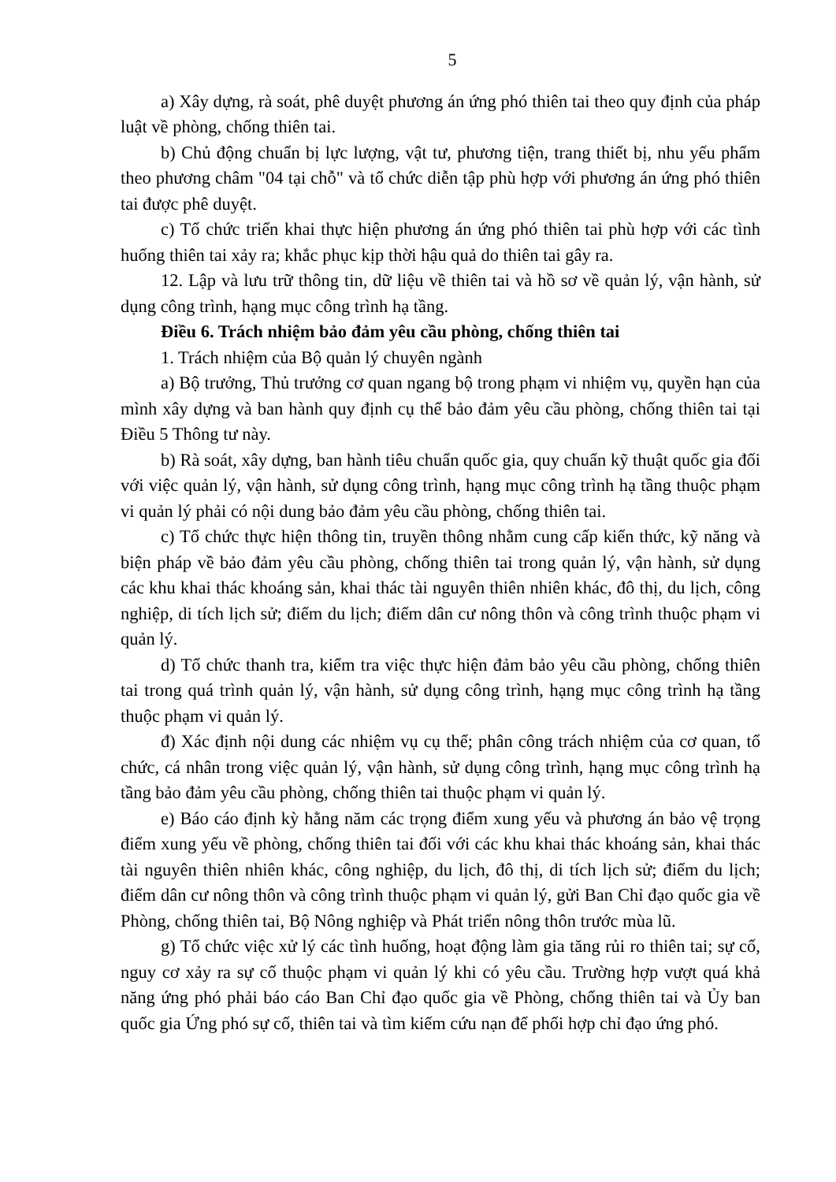5
a) Xây dựng, rà soát, phê duyệt phương án ứng phó thiên tai theo quy định của pháp luật về phòng, chống thiên tai.
b) Chủ động chuẩn bị lực lượng, vật tư, phương tiện, trang thiết bị, nhu yếu phẩm theo phương châm "04 tại chỗ" và tổ chức diễn tập phù hợp với phương án ứng phó thiên tai được phê duyệt.
c) Tổ chức triển khai thực hiện phương án ứng phó thiên tai phù hợp với các tình huống thiên tai xảy ra; khắc phục kịp thời hậu quả do thiên tai gây ra.
12. Lập và lưu trữ thông tin, dữ liệu về thiên tai và hồ sơ về quản lý, vận hành, sử dụng công trình, hạng mục công trình hạ tầng.
Điều 6. Trách nhiệm bảo đảm yêu cầu phòng, chống thiên tai
1. Trách nhiệm của Bộ quản lý chuyên ngành
a) Bộ trưởng, Thủ trưởng cơ quan ngang bộ trong phạm vi nhiệm vụ, quyền hạn của mình xây dựng và ban hành quy định cụ thể bảo đảm yêu cầu phòng, chống thiên tai tại Điều 5 Thông tư này.
b) Rà soát, xây dựng, ban hành tiêu chuẩn quốc gia, quy chuẩn kỹ thuật quốc gia đối với việc quản lý, vận hành, sử dụng công trình, hạng mục công trình hạ tầng thuộc phạm vi quản lý phải có nội dung bảo đảm yêu cầu phòng, chống thiên tai.
c) Tổ chức thực hiện thông tin, truyền thông nhằm cung cấp kiến thức, kỹ năng và biện pháp về bảo đảm yêu cầu phòng, chống thiên tai trong quản lý, vận hành, sử dụng các khu khai thác khoáng sản, khai thác tài nguyên thiên nhiên khác, đô thị, du lịch, công nghiệp, di tích lịch sử; điểm du lịch; điểm dân cư nông thôn và công trình thuộc phạm vi quản lý.
d) Tổ chức thanh tra, kiểm tra việc thực hiện đảm bảo yêu cầu phòng, chống thiên tai trong quá trình quản lý, vận hành, sử dụng công trình, hạng mục công trình hạ tầng thuộc phạm vi quản lý.
đ) Xác định nội dung các nhiệm vụ cụ thể; phân công trách nhiệm của cơ quan, tổ chức, cá nhân trong việc quản lý, vận hành, sử dụng công trình, hạng mục công trình hạ tầng bảo đảm yêu cầu phòng, chống thiên tai thuộc phạm vi quản lý.
e) Báo cáo định kỳ hằng năm các trọng điểm xung yếu và phương án bảo vệ trọng điểm xung yếu về phòng, chống thiên tai đối với các khu khai thác khoáng sản, khai thác tài nguyên thiên nhiên khác, công nghiệp, du lịch, đô thị, di tích lịch sử; điểm du lịch; điểm dân cư nông thôn và công trình thuộc phạm vi quản lý, gửi Ban Chỉ đạo quốc gia về Phòng, chống thiên tai, Bộ Nông nghiệp và Phát triển nông thôn trước mùa lũ.
g) Tổ chức việc xử lý các tình huống, hoạt động làm gia tăng rủi ro thiên tai; sự cố, nguy cơ xảy ra sự cố thuộc phạm vi quản lý khi có yêu cầu. Trường hợp vượt quá khả năng ứng phó phải báo cáo Ban Chỉ đạo quốc gia về Phòng, chống thiên tai và Ủy ban quốc gia Ứng phó sự cố, thiên tai và tìm kiếm cứu nạn để phối hợp chỉ đạo ứng phó.